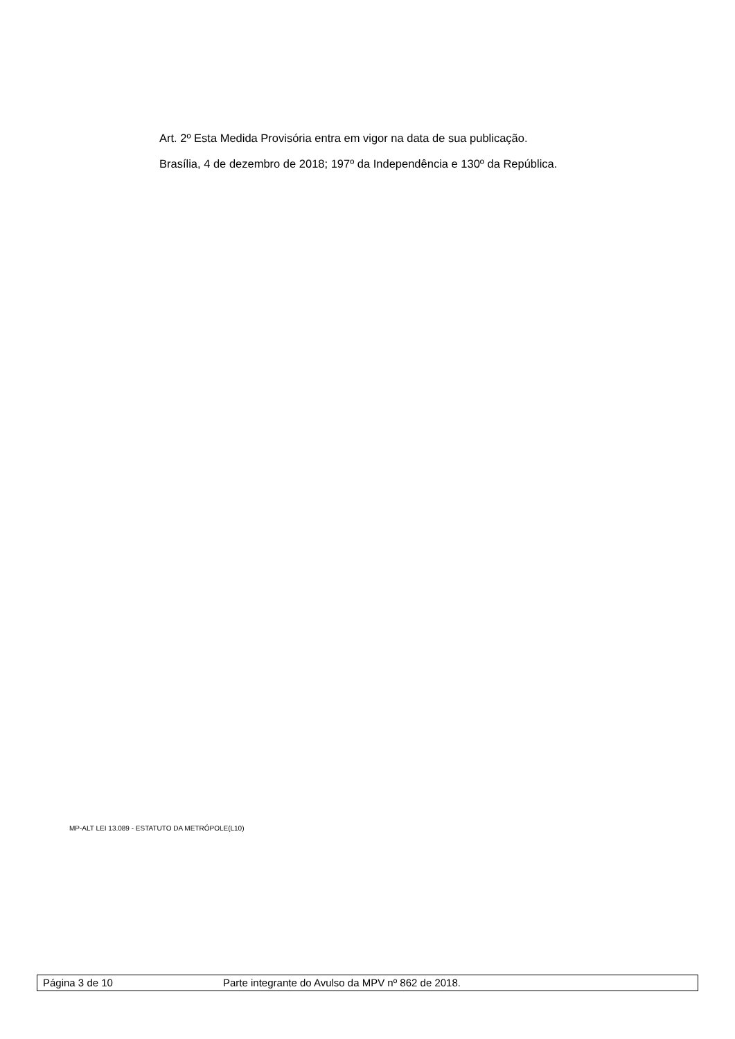Art. 2º Esta Medida Provisória entra em vigor na data de sua publicação.
Brasília, 4 de dezembro de 2018; 197º da Independência e 130º da República.
MP-ALT LEI 13.089 - ESTATUTO DA METRÓPOLE(L10)
Página 3 de 10 Parte integrante do Avulso da MPV nº 862 de 2018.